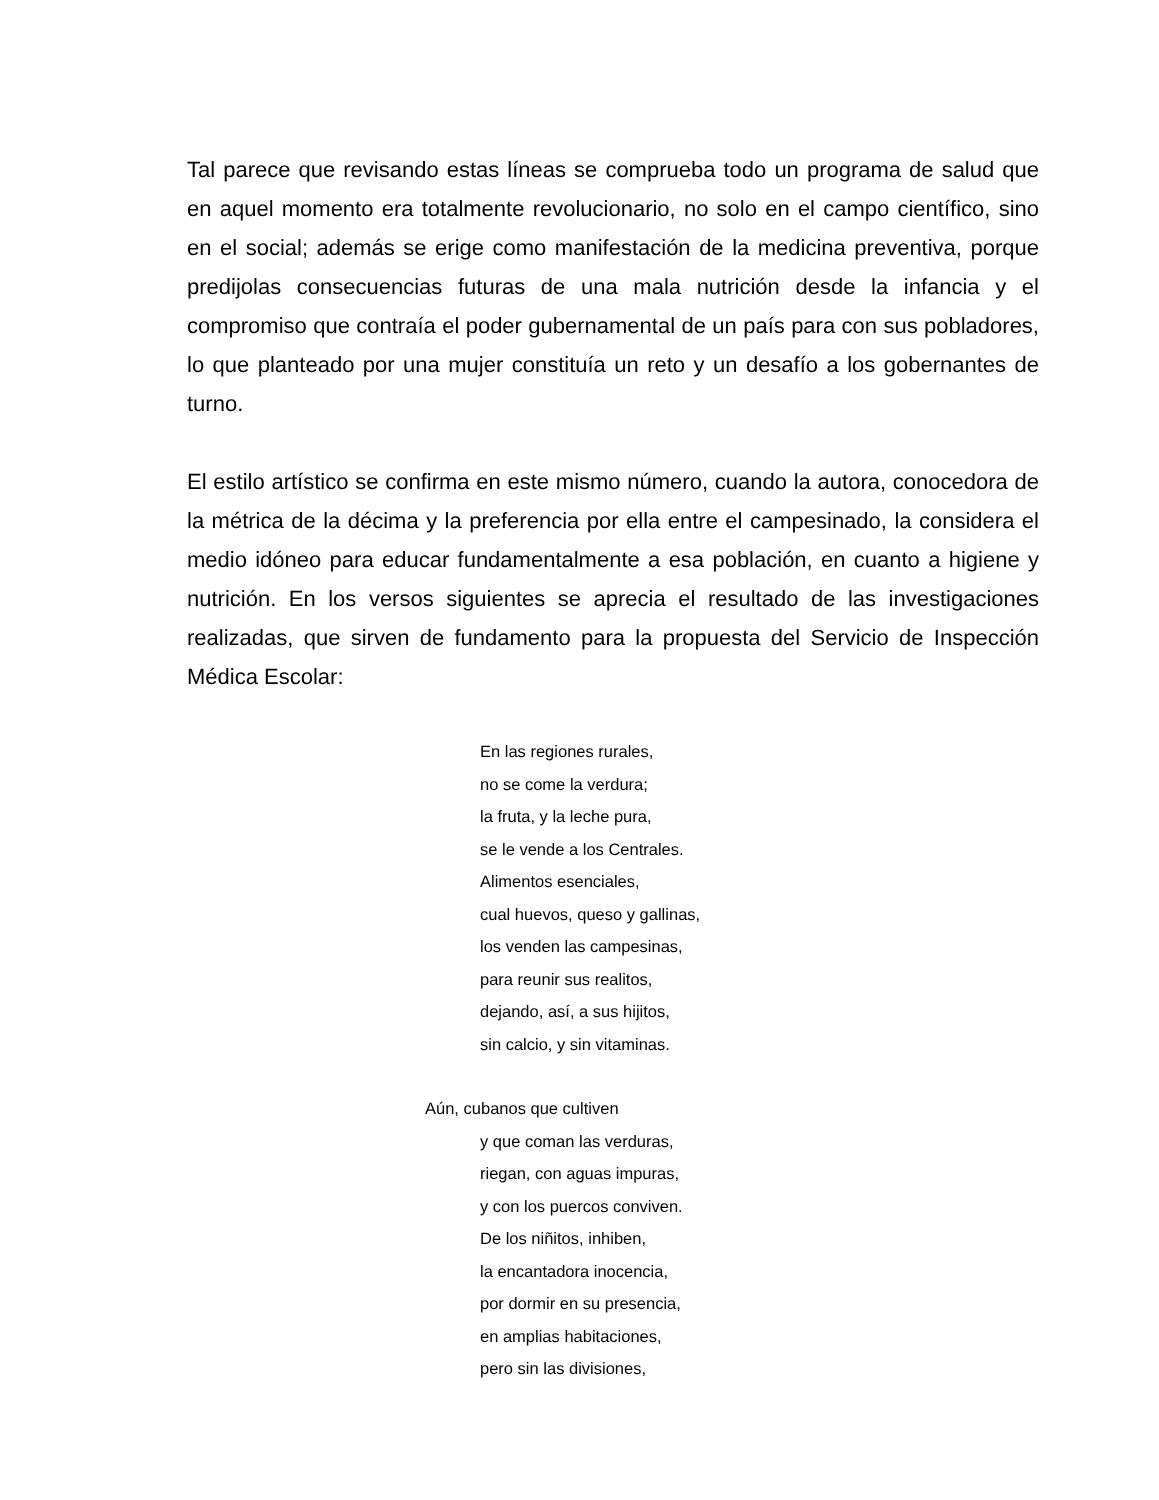Tal parece que revisando estas líneas se comprueba todo un programa de salud que en aquel momento era totalmente revolucionario, no solo en el campo científico, sino en el social; además se erige como manifestación de la medicina preventiva, porque predijolas consecuencias futuras de una mala nutrición desde la infancia y el compromiso que contraía el poder gubernamental de un país para con sus pobladores, lo que planteado por una mujer constituía un reto y un desafío a los gobernantes de turno.
El estilo artístico se confirma en este mismo número, cuando la autora, conocedora de la métrica de la décima y la preferencia por ella entre el campesinado, la considera el medio idóneo para educar fundamentalmente a esa población, en cuanto a higiene y nutrición. En los versos siguientes se aprecia el resultado de las investigaciones realizadas, que sirven de fundamento para la propuesta del Servicio de Inspección Médica Escolar:
En las regiones rurales,
no se come la verdura;
la fruta, y la leche pura,
se le vende a los Centrales.
Alimentos esenciales,
cual huevos, queso y gallinas,
los venden las campesinas,
para reunir sus realitos,
dejando, así, a sus hijitos,
sin calcio, y sin vitaminas.
Aún, cubanos que cultiven
y que coman las verduras,
riegan, con aguas impuras,
y con los puercos conviven.
De los niñitos, inhiben,
la encantadora inocencia,
por dormir en su presencia,
en amplias habitaciones,
pero sin las divisiones,